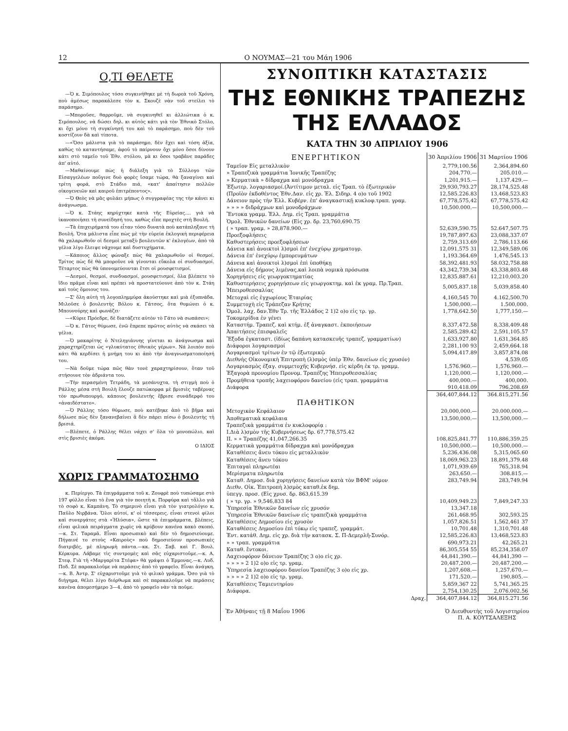12 Ο ΝΟΥΜΑΣ—21 του Μάη 1906
Ο,ΤΙ ΘΕΛΕΤΕ
—Ὁ κ. Σιμόπουλος τόσο συγκινήθηκε μὲ τὴ δωρεὰ τοῦ Χρόνη, ποὺ ἀμέσως παρακάλεσε τὸν κ. Σκουζὲ νὰν τοῦ στείλει τὸ παράσημο.
—Μποροῦσε, θαρροῦμε, νὰ συγκινηθεῖ κι ἀλλιώτικα ὁ κ. Σιμόπουλος, νὰ δώσει δηλ. κι αὐτὸς κάτι γιὰ τὸν Ἐθνικὸ Στόλο, κι ὄχι μόνο τὴ συγκίνησή του καὶ τὸ παράσημο, ποὺ δὲν τοῦ κοστίζουν δὰ καὶ τίποτα.
—«Ὅσο μάλιστα γιὰ τὸ παράσημο, δὲν ἔχει καὶ τόση ἀξία, καθὼς τὸ καταντήσαμε, ἀφοῦ τὸ παίρνουν ὄχι μόνο ὅσοι δίνουν κάτι στὸ ταμεῖο τοῦ Ἐθν. στόλου, μὰ κι ὅσοι τραβᾶνε παράδες ἀπ' αὐτό.
—Μαθαίνουμε πὼς ἡ διάλεξη γιὰ τὸ Σύλλογο τῶν Εἰσαγγελέων ποὔγινε δυὸ φορὲς ἴσαμε τώρα, θὰ ξαναγίνει καὶ τρίτη φορά, στὸ Στάδιο πιά, «κατ' ἀπαίτησιν πολλῶν οἰκογενειῶν καὶ καιροῦ ἐπιτρέποντος».
—Ὁ Θεὸς νὰ μᾶς φυλάει μήπως ὁ συγγραφέας της τὴν κάνει κι ἀνάγνωσμα.
—Ὁ κ. Στάης κηρύχτηκε κατὰ τῆς Εὐρείας.... γιὰ νὰ ἱκανοποιήσει τὴ συνείδησή του, καθὼς εἶπε προχτὲς στὴ Βουλή.
—Τὰ ἐπιχειρήματά του εἶταν τόσο δυνατὰ ποὺ κατάπληξανε τὴ Βουλή. Ὅτα μάλιστα εἶπε πὼς μὲ τὴν εὐρεία ἐκλογικὴ περιφέρεια θὰ χαλαρωθοῦν οἱ δεσμοὶ μεταξὺ βουλευτῶν κ' ἐκλογέων, ἀπὸ τὰ γέλια λίγο ἔλειψε νὰχουμε καὶ δυστυχήματα.
—Κάποιος ἄλλος φώναξε πὼς θὰ χαλαρωθοῦν οἱ θεσμοί. Τρίτος πὼς δὲ θὰ μποροῦνε νὰ γίνονται εὔκολα οἱ συνδυασμοί. Τέταρτος πὼς θὰ ὑπονομεύουνται ἔτσι οἱ ρουσφετισμοί.
—Δεσμοί, θεσμοί, συνδυασμοί, ρουσφετισμοί, ὅλα βλέπετε τὸ ἴδιο πρᾶμα εἶναι καὶ πρέπει νὰ προστατεύουνε ἀπὸ τὸν κ. Στάη καὶ τοὺς ὅμοιους του.
—Σ' ὅλη αὐτὴ τὴ λογοπλημμύρα ἀκούστηκε καὶ μιὰ ἐξυπνάδα. Μιλοῦσε ὁ βουλευτὴς Βόλου κ. Γάτσος, ὅτα θυμώνει ὁ κ. Μπουνούρης καὶ φωνάζει·
—«Κύριε Πρόεδρε, δὲ διατάζετε αὐτὸν τὸ Γάτο νὰ σωπάσει»;
—Ὁ κ. Γάτος θύμωσε, ἐνῶ ἔπρεπε πρῶτος αὐτὸς νὰ σκάσει τὰ γέλια.
—Ὁ μακαρίτης ὁ Ντεληγιάννης γίνεται κι ἀνάγνωσμα καὶ χαραχτηρίζεται ὡς «γλυκύτατος ἐθνικὸς γέρων». Νά λοιπὸν ποὺ κάτι θὰ κερδίσει ἡ μνήμη του κι ἀπὸ τὴν ἀναγνωσματοποίησή του.
—Νὰ δοῦμε τώρα πῶς θὰν τονὲ χαραχτηρίσουν, ὅταν τοῦ στήσουνε τὸν ἀδριάντα του.
—Τὴν περασμένη Τετράδη, τὰ μεσάνυχτα, τὴ στιγμὴ ποὺ ὁ Ράλλης μέσα στὴ Βουλὴ ἔλουζε πατώκορφα μὲ βρισιὲς ταβέρνας τὸν πρωθυπουργό, κάποιος βουλευτὴς ἔβρισε συνάδερφό του «ἀναιδέστατο».
—Ὁ Ράλλης τόσο θύμωσε, ποὺ κατέβηκε ἀπὸ τὸ βῆμα καὶ δήλωσε πὼς δὲν ξανανεβαίνει ἂ δὲν πάρει πίσω ὁ βουλευτὴς τὴ βρισιά.
—Βλέπετε, ὁ Ράλλης θέλει νάχει σ' ὅλα τὸ μονοπώλιο, καὶ στὶς βρισιὲς ἀκόμα.
Ο ΙΔΙΟΣ
ΧΩΡΙΣ ΓΡΑΜΜΑΤΟΣΗΜΟ
κ. Περίεργο. Τὰ ἐπιγράμματα τοῦ κ. Ζουφρὲ ποὺ τυπώσαμε στὸ 197 φύλλο εἶναι τὸ ἕνα γιὰ τὸν ποιητὴ κ. Πορφύρα καὶ τἄλλο γιὰ τὸ σοφὸ κ. Καμπάνη. Τὸ σημερινὸ εἶναι γιὰ τὸν γιατρολόγιο κ. Παῦλο Νιρβάνα. Ὅλοι αὐτοί, κ' οἱ τέσσερεις, εἶναι στενοὶ φίλοι καὶ συνεργάτες στὰ «Ἠλύσια», ὥστε τὰ ἐπιγράμματα, βλέπεις, εἶναι φιλικὰ πειράγματα χωρὶς νὰ κρύβουν κανένα κακὸ σκοπό.—κ. Στ. Ταραμᾶ. Εἶναι προσωπικὸ καὶ δὲν τὸ δημοσιεύουμε. Πήγαινέ το στοὺς «Καιροὺς» ποὺ δημοσιεύουν προσωπικὲς διατριβές, μὲ πληρωμὴ πάντα.—κκ. Στ. Σαβ. καὶ Γ. Βουλ. Κέρκυρα. Λάβαμε τὶς συντρομὲς καὶ σᾶς εὐχαριστοῦμε.—κ. Α. Στεφ. Γιὰ τὴ «Μαργαρίτα Στέφα» θὰ γράψει ὁ Ἑρμονας.—κ. Λυδ. Ποδ. Σὲ παρακαλοῦμε νὰ περάσεις ἀπὸ τὸ γραφεῖο. Εἶναι ἀνάγκη.—κ. Β. Ἀντρ. Σ' εὐχαριστοῦμε γιὰ τὸ φιλικὸ γράμμα. Ὅσο γιὰ τὸ διήγημα, θέλει λίγο διόρθωμα καὶ σὲ παρακαλοῦμε νὰ περάσεις κανένα ἀπομεσήμερο 3—4, ἀπὸ τὸ γραφεῖο νὰν τὰ ποῦμε.
ΣΥΝΟΠΤΙΚΗ ΚΑΤΑΣΤΑΣΙΣ
ΤΗΣ ΕΘΝΙΚΗΣ ΤΡΑΠΕΖΗΣ ΤΗΣ ΕΛΛΑΔΟΣ
ΚΑΤΑ ΤΗΝ 30 ΑΠΡΙΛΙΟΥ 1906
| ΕΝΕΡΓΗΤΙΚΟΝ | 30 Ἀπριλίου 1906 | 31 Μαρτίου 1906 |
| --- | --- | --- |
| Ταμεῖον Εἰς μεταλλικὸν | 2,779,100.56 | 2,364,894.60 |
| » Τραπεζικὰ γραμμάτια Ἰονικῆς Τραπέζης | 204,770.— | 205.010.— |
| » Κερματικὰ » δίδραχμα καὶ μονόδραχμα | 1,201,915.— | 1,137.429.— |
| Ἐξωτερ. λογαριασμοί.(Ἀντίτιμον μεταλ. εἰς Τραπ. τὸ ἐξωτερικὸν | 29,930,793.27 | 28,174,525.48 |
| (Προϊὸν ἐκδοθέντος Ἐθν.Δαν. εἰς χρ. Ἐλ. Σιδηρ. 4 ο)ο τοῦ 1902 | 12,585.226.83 | 13,468,523.83 |
| Δάνειον πρὸς τὴν Ἑλλ. Κυβέρν. ἐπ' ἀναγκαστικῇ κυκλοφ.τραπ. γραμ. | 67,778,575,42 | 67,778,575.42 |
| » » » » διδράχμων καὶ μονοδράχμων | 10,500.000.— | 10,500,000.— |
| Ἔντοκα γραμμ. Ἑλλ. Δημ. εἰς Τραπ. γραμμάτια | | |
| Ὁμολ. Ἐθνικῶν δανείων (Εἰς χρ. δρ. 23,760,690.75 | | |
| ( » τραπ. γραμ. » 28,878.900.— | 52,639,590.75 | 52.647,507.75 |
| Προεξοφλήσεις | 19,787,897.63 | 23,088,337.07 |
| Καθυστερήσεις προεξοφλήσεων | 2,759,313.69 | 2,786,113.66 |
| Δάνεια καὶ ἀνοικτοὶ λ)σμοὶ ἐπ' ἐνεχύρῳ χρηματογρ. | 12,091,575 31 | 12,349,589.06 |
| Δάνεια ἐπ' ἐνεχύρῳ ἐμπορευμάτων | 1,193.364.69 | 1,476,545.13 |
| Δάνεια καὶ ἀνοικτοὶ λ)σμοὶ ἐπὶ ὑποθήκῃ | 58,392,481.93 | 58.032,758.88 |
| Δάνεια εἰς δήμους λιμένας,καὶ λοιπὰ νομικὰ πρόσωπα | 43,342,739.34 | 43,338,803.48 |
| Χορηγήσεις εἰς γεωργοκτηματίας | 12,835.887.61 | 12,210,003.20 |
| Καθυστερήσεις χορηγήσεων εἰς γεωργοκτημ. καὶ ἐκ γραμ. Πρ.Τραπ. Ἠπειροθεσσαλίας | 5,005,837.18 | 5,039,858.40 |
| Μετοχαὶ εἰς ἐγχωρίους Ἑταιρίας | 4,160,545 70 | 4.162,500.70 |
| Συμμετοχὴ εἰς Τράπεζαν Κρήτης | 1,500,000.— | 1.500,000. |
| Ὁμολ. λαχ. δαν.Ἐθν Τρ. τῆς Ἑλλάδος 2 1)2 ο)ο εἰς τρ. γρ. | 1,778,642.50 | 1,777,150.— |
| Τοκομερίδια ἐν γένει | | |
| Καταστήμ. Τραπεζ. καὶ κτήμ. ἐξ ἀναγκαστ. ἐκποιήσεων | 8,337,472.58 | 8,338,409.48 |
| Ἀπαιτήσεις ἐπισφαλεῖς | 2,585,289.42 | 2,591,105.57 |
| Ἔξοδα ἐγκαταστ. (ἰδίως δαπάνη κατασκευῆς τραπεζ. γραμματίων) | 1,633,927.80 | 1,631,364.85 |
| Διάφοροι λογαριασμοί | 2,281,100 93 | 2,459,664.18 |
| Λογαριασμοὶ τρίτων ἐν τῷ ἐξωτερικῷ | 5,094,417.89 | 3,857,874.08 |
| Διεθνὴς Οἰκονομικὴ Ἐπιτροπὴ (λ)σμὸς ὑπὲρ Ἐθν. δανείων εἰς χρυσόν) | | 4,539.05 |
| Λογαριασμὸς ἐξαγ. συμμετοχῆς Κυβερνήσ. εἰς κέρδη ἐκ τρ. γραμμ. | 1,576.960.— | 1,576.960.— |
| Ἐξαγορὰ προνομίου Προνομ. Τραπέζης Ἠπειροθεσσαλίας | 1,120,000.— | 1,120,000.— |
| Προμήθεια τροπῆς λαχειοφόρου δανείου (εἰς τραπ. γραμμάτια | 400,000.— | 400,000. |
| Διάφορα | 910,418.09 | 796,208.69 |
| | 364,407,844.12 | 364.815,271.56 |
| ΠΑΘΗΤΙΚΟΝ | | |
| Μετοχικὸν Κεφάλαιον | 20,000,000.— | 20.000,000.— |
| Ἀποθεματικὰ κεφάλαια | 13,500,000.— | 13,500,000.— |
| Τραπεζικὰ γραμμάτια ἐν κυκλοφορίᾳ : | | |
| Ι.Διὰ λ)σμὸν τῆς Κυβερνήσεως δρ. 67,778,575.42 | | |
| ΙΙ. » » Τραπέζης 41,047,266.35 | 108,825,841.77 | 110,886,359.25 |
| Κερματικὰ γραμμάτια δίδραχμα καὶ μονόδραχμα | 10,500,000.— | 10,500,000.— |
| Καταθέσεις ἄνευ τόκου εἰς μεταλλικὸν | 5,236,436.08 | 5,315,065.60 |
| Καταθέσεις ἄνευ τόκου | 18,069,963.23 | 18,891,379.48 |
| Ἐπιταγαὶ πληρωτέαι | 1,071,939.69 | 765,318.94 |
| Μερίσματα πληρωτέα | 263,650.— | 308.815.— |
| Καταθ. Δημοσ. διὰ χορηγήσεις δανείων κατὰ τὸν ΒΦΜ' νόμον | 283,749.94 | 283,749.94 |
| Διεθν. Οἰκ. Ἐπιτροπὴ λ)σμὸς καταθ.ἐκ δημ. | | |
| ὑπεγγ. προσ. (Εἰς χρυσ. δρ. 863,615.39 | | |
| ( » τρ. γρ. » 9,546,833 84 | 10,409,949.23 | 7,849,247.33 |
| Ὑπηρεσία Ἐθνικῶν δανείων εἰς χρυσόν | 13,347.18 | |
| Ὑπηρεσία Ἐθνικῶν δανείων εἰς τραπεζικὰ γραμμάτια | 261,468.95 | 302,593.25 |
| Καταθέσεις Δημοσίου εἰς χρυσὸν | 1,057,826.51 | 1,562,461 37 |
| Καταθέσεις Δημοσίου ἐπὶ τόκῳ εἰς τραπεζ. γραμμάτ. | 10,701.48 | 1,310,701.48 |
| Ἐντ. κατάθ. Δημ. εἰς χρ. διὰ τὴν κατασκ. Σ. Π-Δεμερλῆ-Συνόρ. | 12,585,226.83 | 13,468,523.83 |
| » » τραπ. γραμμάτια | 690,973.21 | 42,265.21 |
| Καταθ. ἔντοκοι. | 86,305,554 55 | 85,234,358.07 |
| Λαχειοφόρον δάνειον Τραπέζης 3 ο)ο εἰς χρ. | 44,841,390.— | 44,841,390 — |
| » » » » 2 1)2 ο)ο εἰς τρ. γραμ. | 20,487,200.— | 20,487,200.— |
| Ὑπηρεσία λαχειοφόρου δανείου Τραπέζης 3 ο)ο εἰς χρ. | 1,207,608.— | 1,257,670.— |
| » » » » 2 1)2 ο)ο εἰς τρ. γραμ. | 171,520.— | 190,805.— |
| Καταθέσεις Ταμιευτηρίου | 5,859,367 22 | 5,741,365.25 |
| Διάφορα. | 2,754,130.25 | 2,076.002.56 |
| Δραχ. | 364,407,844.12 | 364,815.271.56 |
Ἐν Ἀθήναις τῇ 8 Μαΐου 1906 Ὁ Διευθυντὴς τοῦ Λογιστηρίου
Π. Α. ΚΟΥΤΣΑΛΕΞΗΣ